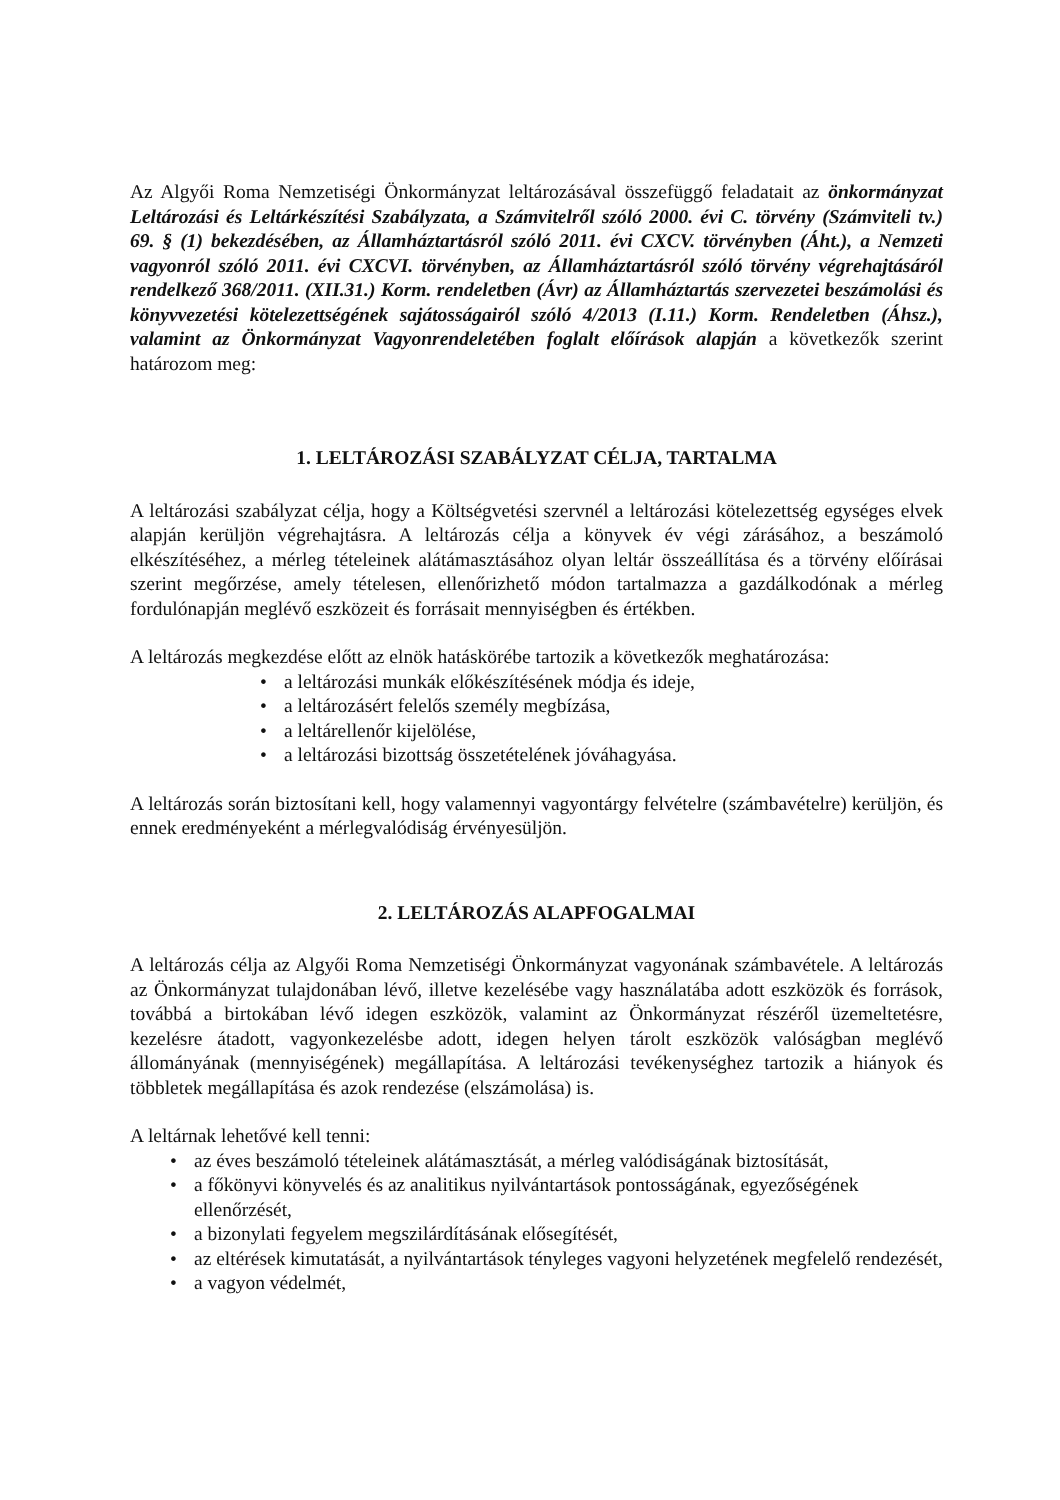Az Algyői Roma Nemzetiségi Önkormányzat leltározásával összefüggő feladatait az önkormányzat Leltározási és Leltárkészítési Szabályzata, a Számvitelről szóló 2000. évi C. törvény (Számviteli tv.) 69. § (1) bekezdésében, az Államháztartásról szóló 2011. évi CXCV. törvényben (Áht.), a Nemzeti vagyonról szóló 2011. évi CXCVI. törvényben, az Államháztartásról szóló törvény végrehajtásáról rendelkező 368/2011. (XII.31.) Korm. rendeletben (Ávr) az Államháztartás szervezetei beszámolási és könyvvezetési kötelezettségének sajátosságairól szóló 4/2013 (I.11.) Korm. Rendeletben (Áhsz.), valamint az Önkormányzat Vagyonrendeletében foglalt előírások alapján a következők szerint határozom meg:
1. LELTÁROZÁSI SZABÁLYZAT CÉLJA, TARTALMA
A leltározási szabályzat célja, hogy a Költségvetési szervnél a leltározási kötelezettség egységes elvek alapján kerüljön végrehajtásra. A leltározás célja a könyvek év végi zárásához, a beszámoló elkészítéséhez, a mérleg tételeinek alátámasztásához olyan leltár összeállítása és a törvény előírásai szerint megőrzése, amely tételesen, ellenőrizhető módon tartalmazza a gazdálkodónak a mérleg fordulónapján meglévő eszközeit és forrásait mennyiségben és értékben.
A leltározás megkezdése előtt az elnök hatáskörébe tartozik a következők meghatározása:
• a leltározási munkák előkészítésének módja és ideje,
• a leltározásért felelős személy megbízása,
• a leltárellenőr kijelölése,
• a leltározási bizottság összetételének jóváhagyása.
A leltározás során biztosítani kell, hogy valamennyi vagyontárgy felvételre (számbavételre) kerüljön, és ennek eredményeként a mérlegvalódiság érvényesüljön.
2. LELTÁROZÁS ALAPFOGALMAI
A leltározás célja az Algyői Roma Nemzetiségi Önkormányzat vagyonának számbavétele. A leltározás az Önkormányzat tulajdonában lévő, illetve kezelésébe vagy használatába adott eszközök és források, továbbá a birtokában lévő idegen eszközök, valamint az Önkormányzat részéről üzemeltetésre, kezelésre átadott, vagyonkezelésbe adott, idegen helyen tárolt eszközök valóságban meglévő állományának (mennyiségének) megállapítása. A leltározási tevékenységhez tartozik a hiányok és többletek megállapítása és azok rendezése (elszámolása) is.
A leltárnak lehetővé kell tenni:
• az éves beszámoló tételeinek alátámasztását, a mérleg valódiságának biztosítását,
• a főkönyvi könyvelés és az analitikus nyilvántartások pontosságának, egyezőségének ellenőrzését,
• a bizonylati fegyelem megszilárdításának elősegítését,
• az eltérések kimutatását, a nyilvántartások tényleges vagyoni helyzetének megfelelő rendezését,
• a vagyon védelmét,